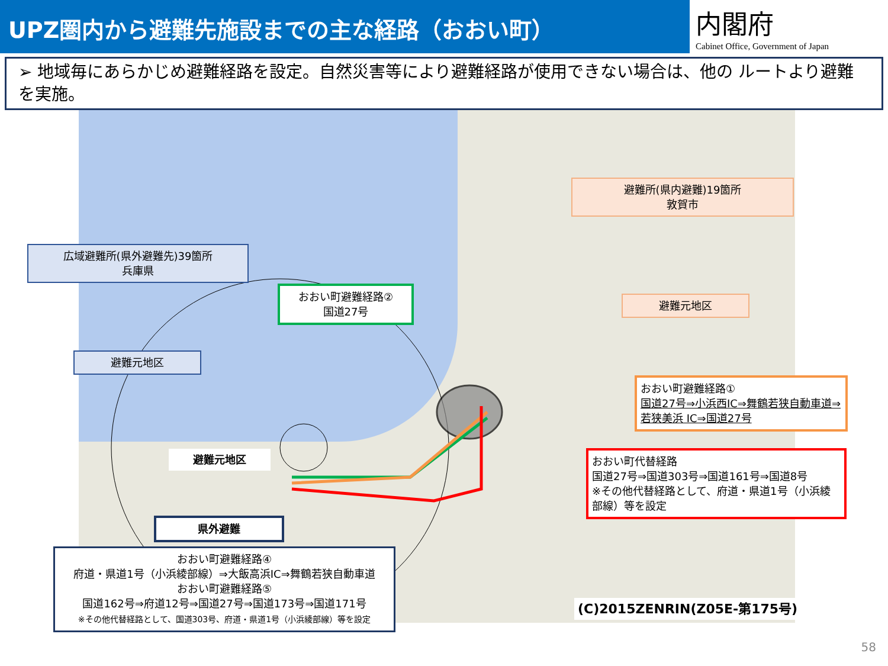UPZ圏内から避難先施設までの主な経路（おおい町）
内閣府
Cabinet Office, Government of Japan
➢ 地域毎にあらかじめ避難経路を設定。自然災害等により避難経路が使用できない場合は、他の ルートより避難を実施。
広域避難所(県外避難先)39箇所
兵庫県
避難元地区
おおい町避難経路②
国道27号
避難所(県内避難)19箇所
敦賀市
避難元地区
おおい町避難経路①
国道27号⇒小浜西IC⇒舞鶴若狭自動車道⇒若狭美浜 IC⇒国道27号
おおい町代替経路
国道27号⇒国道303号⇒国道161号⇒国道8号
※その他代替経路として、府道・県道1号（小浜綾部線）等を設定
避難元地区
県外避難
おおい町避難経路④
府道・県道1号（小浜綾部線）⇒大飯高浜IC⇒舞鶴若狭自動車道
おおい町避難経路⑤
国道162号⇒府道12号⇒国道27号⇒国道173号⇒国道171号
※その他代替経路として、国道303号、府道・県道1号（小浜綾部線）等を設定
(C)2015ZENRIN(Z05E-第175号)
58